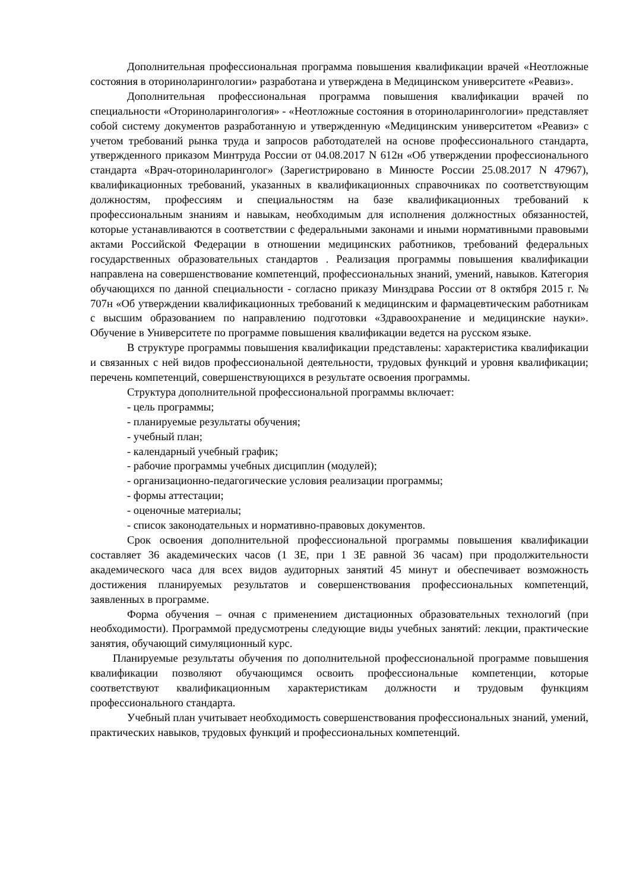Дополнительная профессиональная программа повышения квалификации врачей «Неотложные состояния в оториноларингологии» разработана и утверждена в Медицинском университете «Реавиз».
Дополнительная профессиональная программа повышения квалификации врачей по специальности «Оториноларингология» - «Неотложные состояния в оториноларингологии» представляет собой систему документов разработанную и утвержденную «Медицинским университетом «Реавиз» с учетом требований рынка труда и запросов работодателей на основе профессионального стандарта, утвержденного приказом Минтруда России от 04.08.2017 N 612н «Об утверждении профессионального стандарта «Врач-оториноларинголог» (Зарегистрировано в Минюсте России 25.08.2017 N 47967), квалификационных требований, указанных в квалификационных справочниках по соответствующим должностям, профессиям и специальностям на базе квалификационных требований к профессиональным знаниям и навыкам, необходимым для исполнения должностных обязанностей, которые устанавливаются в соответствии с федеральными законами и иными нормативными правовыми актами Российской Федерации в отношении медицинских работников, требований федеральных государственных образовательных стандартов . Реализация программы повышения квалификации направлена на совершенствование компетенций, профессиональных знаний, умений, навыков. Категория обучающихся по данной специальности - согласно приказу Минздрава России от 8 октября 2015 г. № 707н «Об утверждении квалификационных требований к медицинским и фармацевтическим работникам с высшим образованием по направлению подготовки «Здравоохранение и медицинские науки». Обучение в Университете по программе повышения квалификации ведется на русском языке.
В структуре программы повышения квалификации представлены: характеристика квалификации и связанных с ней видов профессиональной деятельности, трудовых функций и уровня квалификации; перечень компетенций, совершенствующихся в результате освоения программы.
Структура дополнительной профессиональной программы включает:
- цель программы;
- планируемые результаты обучения;
- учебный план;
- календарный учебный график;
- рабочие программы учебных дисциплин (модулей);
- организационно-педагогические условия реализации программы;
- формы аттестации;
- оценочные материалы;
- список законодательных и нормативно-правовых документов.
Срок освоения дополнительной профессиональной программы повышения квалификации составляет 36 академических часов (1 ЗЕ, при 1 ЗЕ равной 36 часам) при продолжительности академического часа для всех видов аудиторных занятий 45 минут и обеспечивает возможность достижения планируемых результатов и совершенствования профессиональных компетенций, заявленных в программе.
Форма обучения – очная с применением дистационных образовательных технологий (при необходимости). Программой предусмотрены следующие виды учебных занятий: лекции, практические занятия, обучающий симуляционный курс.
Планируемые результаты обучения по дополнительной профессиональной программе повышения квалификации позволяют обучающимся освоить профессиональные компетенции, которые соответствуют квалификационным характеристикам должности и трудовым функциям профессионального стандарта.
Учебный план учитывает необходимость совершенствования профессиональных знаний, умений, практических навыков, трудовых функций и профессиональных компетенций.